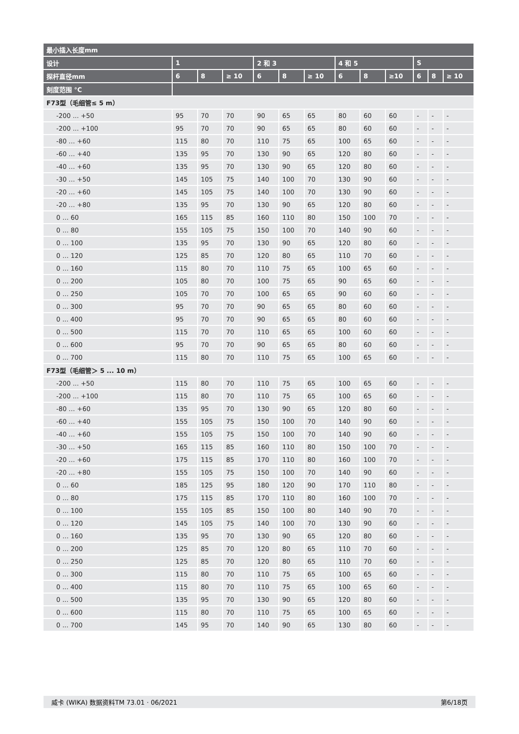| 最小插入长度mm | | | | | | | | | | | | |
| --- | --- | --- | --- | --- | --- | --- | --- | --- | --- | --- | --- | --- |
| 设计 | 1 | | | 2 和 3 | | | 4 和 5 | | | S | | |
| 探杆直径mm | 6 | 8 | ≥ 10 | 6 | 8 | ≥ 10 | 6 | 8 | ≥10 | 6 | 8 | ≥ 10 |
| 刻度范围 °C | | | | | | | | | | | | |
| F73型（毛细管≤ 5 m） | | | | | | | | | | | | |
| -200 ... +50 | 95 | 70 | 70 | 90 | 65 | 65 | 80 | 60 | 60 | - | - | - |
| -200 ... +100 | 95 | 70 | 70 | 90 | 65 | 65 | 80 | 60 | 60 | - | - | - |
| -80 … +60 | 115 | 80 | 70 | 110 | 75 | 65 | 100 | 65 | 60 | - | - | - |
| -60 … +40 | 135 | 95 | 70 | 130 | 90 | 65 | 120 | 80 | 60 | - | - | - |
| -40 … +60 | 135 | 95 | 70 | 130 | 90 | 65 | 120 | 80 | 60 | - | - | - |
| -30 … +50 | 145 | 105 | 75 | 140 | 100 | 70 | 130 | 90 | 60 | - | - | - |
| -20 … +60 | 145 | 105 | 75 | 140 | 100 | 70 | 130 | 90 | 60 | - | - | - |
| -20 … +80 | 135 | 95 | 70 | 130 | 90 | 65 | 120 | 80 | 60 | - | - | - |
| 0 … 60 | 165 | 115 | 85 | 160 | 110 | 80 | 150 | 100 | 70 | - | - | - |
| 0 … 80 | 155 | 105 | 75 | 150 | 100 | 70 | 140 | 90 | 60 | - | - | - |
| 0 … 100 | 135 | 95 | 70 | 130 | 90 | 65 | 120 | 80 | 60 | - | - | - |
| 0 … 120 | 125 | 85 | 70 | 120 | 80 | 65 | 110 | 70 | 60 | - | - | - |
| 0 … 160 | 115 | 80 | 70 | 110 | 75 | 65 | 100 | 65 | 60 | - | - | - |
| 0 … 200 | 105 | 80 | 70 | 100 | 75 | 65 | 90 | 65 | 60 | - | - | - |
| 0 … 250 | 105 | 70 | 70 | 100 | 65 | 65 | 90 | 60 | 60 | - | - | - |
| 0 ... 300 | 95 | 70 | 70 | 90 | 65 | 65 | 80 | 60 | 60 | - | - | - |
| 0 ... 400 | 95 | 70 | 70 | 90 | 65 | 65 | 80 | 60 | 60 | - | - | - |
| 0 ... 500 | 115 | 70 | 70 | 110 | 65 | 65 | 100 | 60 | 60 | - | - | - |
| 0 ... 600 | 95 | 70 | 70 | 90 | 65 | 65 | 80 | 60 | 60 | - | - | - |
| 0 ... 700 | 115 | 80 | 70 | 110 | 75 | 65 | 100 | 65 | 60 | - | - | - |
| F73型（毛细管＞ 5 ... 10 m） | | | | | | | | | | | | |
| -200 ... +50 | 115 | 80 | 70 | 110 | 75 | 65 | 100 | 65 | 60 | - | - | - |
| -200 ... +100 | 115 | 80 | 70 | 110 | 75 | 65 | 100 | 65 | 60 | - | - | - |
| -80 … +60 | 135 | 95 | 70 | 130 | 90 | 65 | 120 | 80 | 60 | - | - | - |
| -60 … +40 | 155 | 105 | 75 | 150 | 100 | 70 | 140 | 90 | 60 | - | - | - |
| -40 … +60 | 155 | 105 | 75 | 150 | 100 | 70 | 140 | 90 | 60 | - | - | - |
| -30 … +50 | 165 | 115 | 85 | 160 | 110 | 80 | 150 | 100 | 70 | - | - | - |
| -20 … +60 | 175 | 115 | 85 | 170 | 110 | 80 | 160 | 100 | 70 | - | - | - |
| -20 … +80 | 155 | 105 | 75 | 150 | 100 | 70 | 140 | 90 | 60 | - | - | - |
| 0 … 60 | 185 | 125 | 95 | 180 | 120 | 90 | 170 | 110 | 80 | - | - | - |
| 0 … 80 | 175 | 115 | 85 | 170 | 110 | 80 | 160 | 100 | 70 | - | - | - |
| 0 … 100 | 155 | 105 | 85 | 150 | 100 | 80 | 140 | 90 | 70 | - | - | - |
| 0 … 120 | 145 | 105 | 75 | 140 | 100 | 70 | 130 | 90 | 60 | - | - | - |
| 0 … 160 | 135 | 95 | 70 | 130 | 90 | 65 | 120 | 80 | 60 | - | - | - |
| 0 … 200 | 125 | 85 | 70 | 120 | 80 | 65 | 110 | 70 | 60 | - | - | - |
| 0 … 250 | 125 | 85 | 70 | 120 | 80 | 65 | 110 | 70 | 60 | - | - | - |
| 0 ... 300 | 115 | 80 | 70 | 110 | 75 | 65 | 100 | 65 | 60 | - | - | - |
| 0 ... 400 | 115 | 80 | 70 | 110 | 75 | 65 | 100 | 65 | 60 | - | - | - |
| 0 ... 500 | 135 | 95 | 70 | 130 | 90 | 65 | 120 | 80 | 60 | - | - | - |
| 0 ... 600 | 115 | 80 | 70 | 110 | 75 | 65 | 100 | 65 | 60 | - | - | - |
| 0 ... 700 | 145 | 95 | 70 | 140 | 90 | 65 | 130 | 80 | 60 | - | - | - |
威卡 (WIKA) 数据资料TM 73.01 · 06/2021 第6/18页